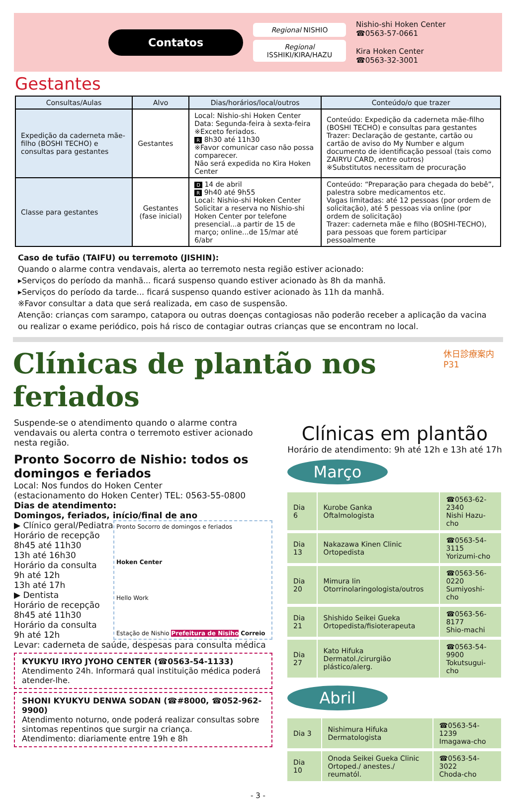Contatos
Regional NISHIO
Regional
ISSHIKI/KIRA/HAZU
Nishio-shi Hoken Center
☎0563-57-0661
Kira Hoken Center
☎0563-32-3001
Gestantes
| Consultas/Aulas | Alvo | Dias/horários/local/outros | Conteúdo/o que trazer |
| --- | --- | --- | --- |
| Expedição da caderneta mãe-filho (BOSHI TECHO) e consultas para gestantes | Gestantes | Local: Nishio-shi Hoken Center Data: Segunda-feira à sexta-feira ※Exceto feriados. R 8h30 até 11h30 ※Favor comunicar caso não possa comparecer. Não será expedida no Kira Hoken Center | Conteúdo: Expedição da caderneta mãe-filho (BOSHI TECHO) e consultas para gestantes Trazer: Declaração de gestante, cartão ou cartão de aviso do My Number e algum documento de identificação pessoal (tais como ZAIRYU CARD, entre outros) ※Substitutos necessitam de procuração |
| Classe para gestantes | Gestantes (fase inicial) | D 14 de abril R 9h40 até 9h55 Local: Nishio-shi Hoken Center Solicitar a reserva no Nishio-shi Hoken Center por telefone presencial...a partir de 15 de março; online...de 15/mar até 6/abr | Conteúdo: “Preparação para chegada do bebê”, palestra sobre medicamentos etc. Vagas limitadas: até 12 pessoas (por ordem de solicitação), até 5 pessoas via online (por ordem de solicitação) Trazer: caderneta mãe e filho (BOSHI-TECHO), para pessoas que forem participar pessoalmente |
Caso de tufão (TAIFU) ou terremoto (JISHIN):
Quando o alarme contra vendavais, alerta ao terremoto nesta região estiver acionado:
▸Serviços do período da manhã... ficará suspenso quando estiver acionado às 8h da manhã.
▸Serviços do período da tarde... ficará suspenso quando estiver acionado às 11h da manhã.
※Favor consultar a data que será realizada, em caso de suspensão.
Atenção: crianças com sarampo, catapora ou outras doenças contagiosas não poderão receber a aplicação da vacina ou realizar o exame periódico, pois há risco de contagiar outras crianças que se encontram no local.
Clínicas de plantão nos feriados
休日診療案内 P31
Suspende-se o atendimento quando o alarme contra vendavais ou alerta contra o terremoto estiver acionado nesta região.
Pronto Socorro de Nishio: todos os domingos e feriados
Local: Nos fundos do Hoken Center
(estacionamento do Hoken Center) TEL: 0563-55-0800
Dias de atendimento:
Domingos, feriados, início/final de ano
▶ Clínico geral/Pediatra
Horário de recepção
8h45 até 11h30
13h até 16h30
Horário da consulta
9h até 12h
13h até 17h
▶ Dentista
Horário de recepção
8h45 até 11h30
Horário da consulta
9h até 12h
Pronto Socorro de domingos e feriados
Hoken Center
Hello Work
Estação de Nishio Prefeitura de Nisiho Correio
Levar: caderneta de saúde, despesas para consulta médica
KYUKYU IRYO JYOHO CENTER (☎0563-54-1133)
Atendimento 24h. Informará qual instituição médica poderá atender-lhe.
SHONI KYUKYU DENWA SODAN (☎#8000, ☎052-962-9900)
Atendimento noturno, onde poderá realizar consultas sobre sintomas repentinos que surgir na criança.
Atendimento: diariamente entre 19h e 8h
Clínicas em plantão
Horário de atendimento: 9h até 12h e 13h até 17h
Março
| Dia 6 | Kurobe Ganka Oftalmologista | ☎0563-62-2340 Nishi Hazu-cho |
| Dia 13 | Nakazawa Kinen Clinic Ortopedista | ☎0563-54-3115 Yorizumi-cho |
| Dia 20 | Mimura Iin Otorrinolaringologista/outros | ☎0563-56-0220 Sumiyoshi-cho |
| Dia 21 | Shishido Seikei Gueka Ortopedista/fisioterapeuta | ☎0563-56-8177 Shio-machi |
| Dia 27 | Kato Hifuka Dermatol./cirurgião plástico/alerg. | ☎0563-54-9900 Tokutsugui-cho |
Abril
| Dia 3 | Nishimura Hifuka Dermatologista | ☎0563-54-1239 Imagawa-cho |
| Dia 10 | Onoda Seikei Gueka Clinic Ortoped./ anestes./ reumatól. | ☎0563-54-3022 Choda-cho |
- 3 -